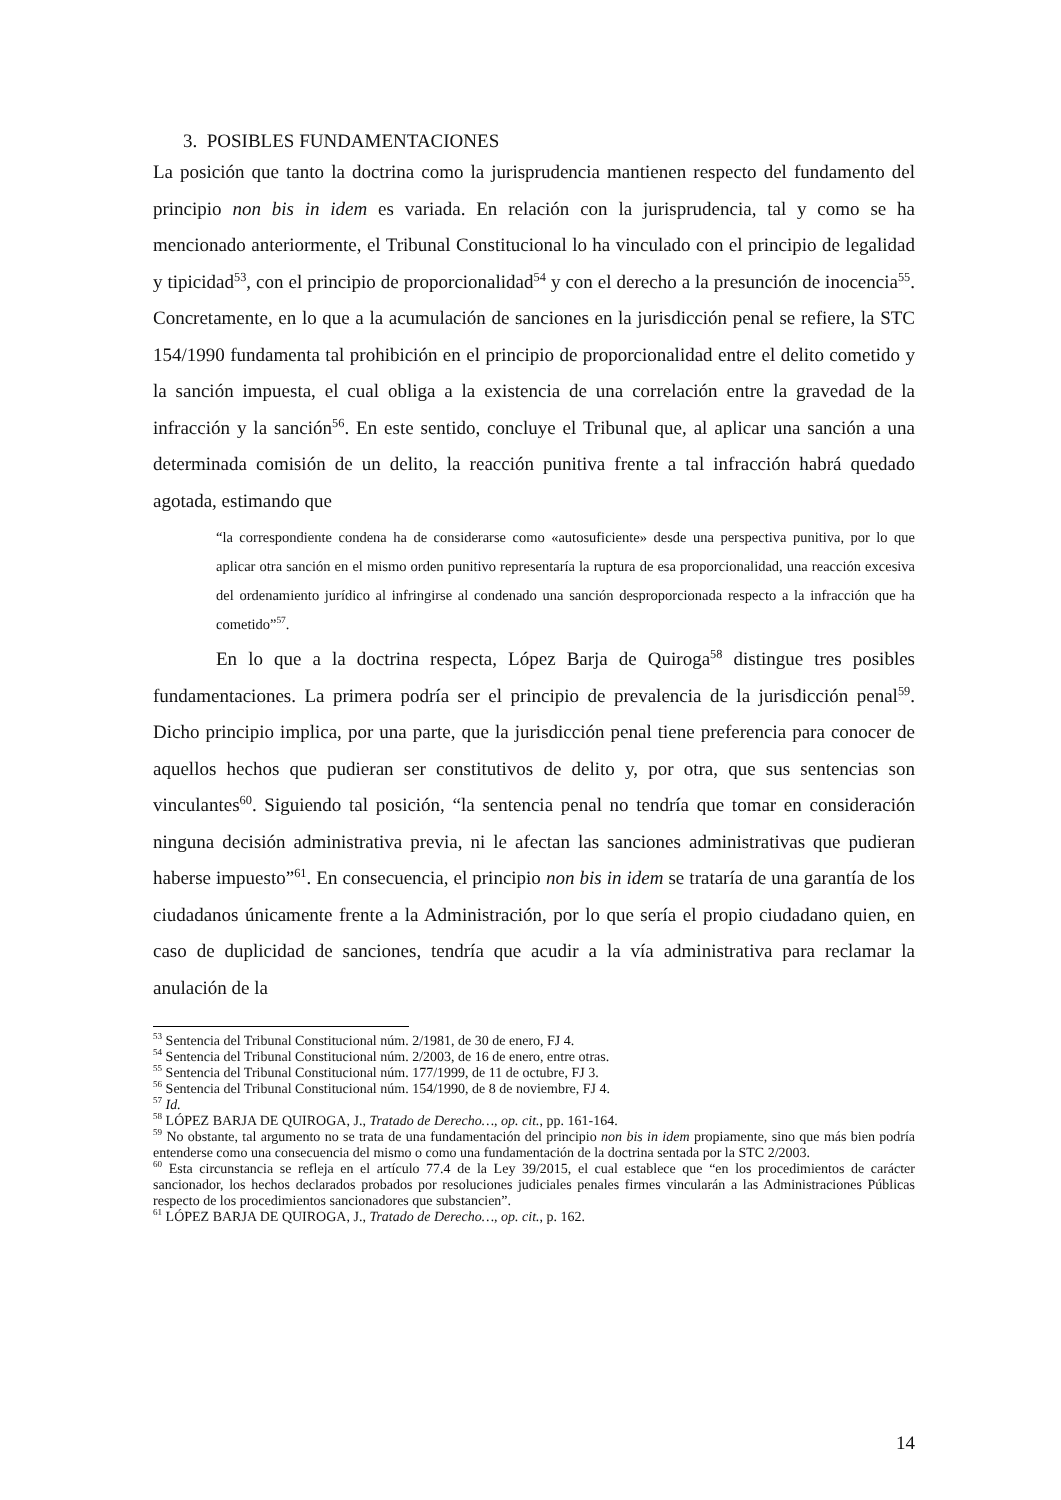3. POSIBLES FUNDAMENTACIONES
La posición que tanto la doctrina como la jurisprudencia mantienen respecto del fundamento del principio non bis in idem es variada. En relación con la jurisprudencia, tal y como se ha mencionado anteriormente, el Tribunal Constitucional lo ha vinculado con el principio de legalidad y tipicidad<sup>53</sup>, con el principio de proporcionalidad<sup>54</sup> y con el derecho a la presunción de inocencia<sup>55</sup>. Concretamente, en lo que a la acumulación de sanciones en la jurisdicción penal se refiere, la STC 154/1990 fundamenta tal prohibición en el principio de proporcionalidad entre el delito cometido y la sanción impuesta, el cual obliga a la existencia de una correlación entre la gravedad de la infracción y la sanción<sup>56</sup>. En este sentido, concluye el Tribunal que, al aplicar una sanción a una determinada comisión de un delito, la reacción punitiva frente a tal infracción habrá quedado agotada, estimando que
“la correspondiente condena ha de considerarse como «autosuficiente» desde una perspectiva punitiva, por lo que aplicar otra sanción en el mismo orden punitivo representaría la ruptura de esa proporcionalidad, una reacción excesiva del ordenamiento jurídico al infringirse al condenado una sanción desproporcionada respecto a la infracción que ha cometido”<sup>57</sup>.
En lo que a la doctrina respecta, López Barja de Quiroga<sup>58</sup> distingue tres posibles fundamentaciones. La primera podría ser el principio de prevalencia de la jurisdicción penal<sup>59</sup>. Dicho principio implica, por una parte, que la jurisdicción penal tiene preferencia para conocer de aquellos hechos que pudieran ser constitutivos de delito y, por otra, que sus sentencias son vinculantes<sup>60</sup>. Siguiendo tal posición, “la sentencia penal no tendría que tomar en consideración ninguna decisión administrativa previa, ni le afectan las sanciones administrativas que pudieran haberse impuesto”<sup>61</sup>. En consecuencia, el principio non bis in idem se trataría de una garantía de los ciudadanos únicamente frente a la Administración, por lo que sería el propio ciudadano quien, en caso de duplicidad de sanciones, tendría que acudir a la vía administrativa para reclamar la anulación de la
<sup>53</sup> Sentencia del Tribunal Constitucional núm. 2/1981, de 30 de enero, FJ 4.
<sup>54</sup> Sentencia del Tribunal Constitucional núm. 2/2003, de 16 de enero, entre otras.
<sup>55</sup> Sentencia del Tribunal Constitucional núm. 177/1999, de 11 de octubre, FJ 3.
<sup>56</sup> Sentencia del Tribunal Constitucional núm. 154/1990, de 8 de noviembre, FJ 4.
<sup>57</sup> Id.
<sup>58</sup> LÓPEZ BARJA DE QUIROGA, J., Tratado de Derecho…, op. cit., pp. 161-164.
<sup>59</sup> No obstante, tal argumento no se trata de una fundamentación del principio non bis in idem propiamente, sino que más bien podría entenderse como una consecuencia del mismo o como una fundamentación de la doctrina sentada por la STC 2/2003.
<sup>60</sup> Esta circunstancia se refleja en el artículo 77.4 de la Ley 39/2015, el cual establece que “en los procedimientos de carácter sancionador, los hechos declarados probados por resoluciones judiciales penales firmes vincularán a las Administraciones Públicas respecto de los procedimientos sancionadores que substancien”.
<sup>61</sup> LÓPEZ BARJA DE QUIROGA, J., Tratado de Derecho…, op. cit., p. 162.
14